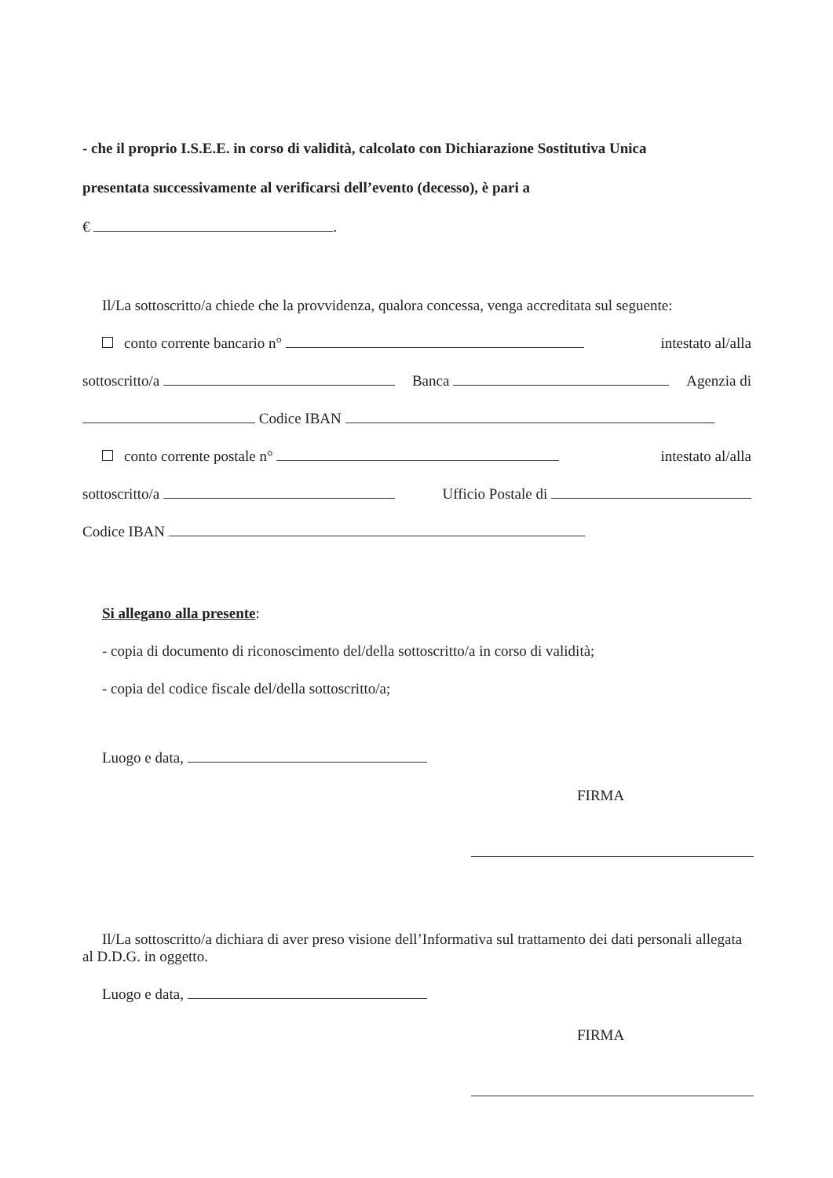- che il proprio I.S.E.E. in corso di validità, calcolato con Dichiarazione Sostitutiva Unica
presentata successivamente al verificarsi dell’evento (decesso), è pari a
€ .
Il/La sottoscritto/a chiede che la provvidenza, qualora concessa, venga accreditata sul seguente:
conto corrente bancario n° intestato al/alla
sottoscritto/a Banca Agenzia di
Codice IBAN
conto corrente postale n° intestato al/alla
sottoscritto/a Ufficio Postale di
Codice IBAN
Si allegano alla presente:
- copia di documento di riconoscimento del/della sottoscritto/a in corso di validità;
- copia del codice fiscale del/della sottoscritto/a;
Luogo e data,
FIRMA
Il/La sottoscritto/a dichiara di aver preso visione dell’Informativa sul trattamento dei dati personali allegata al D.D.G. in oggetto.
Luogo e data,
FIRMA